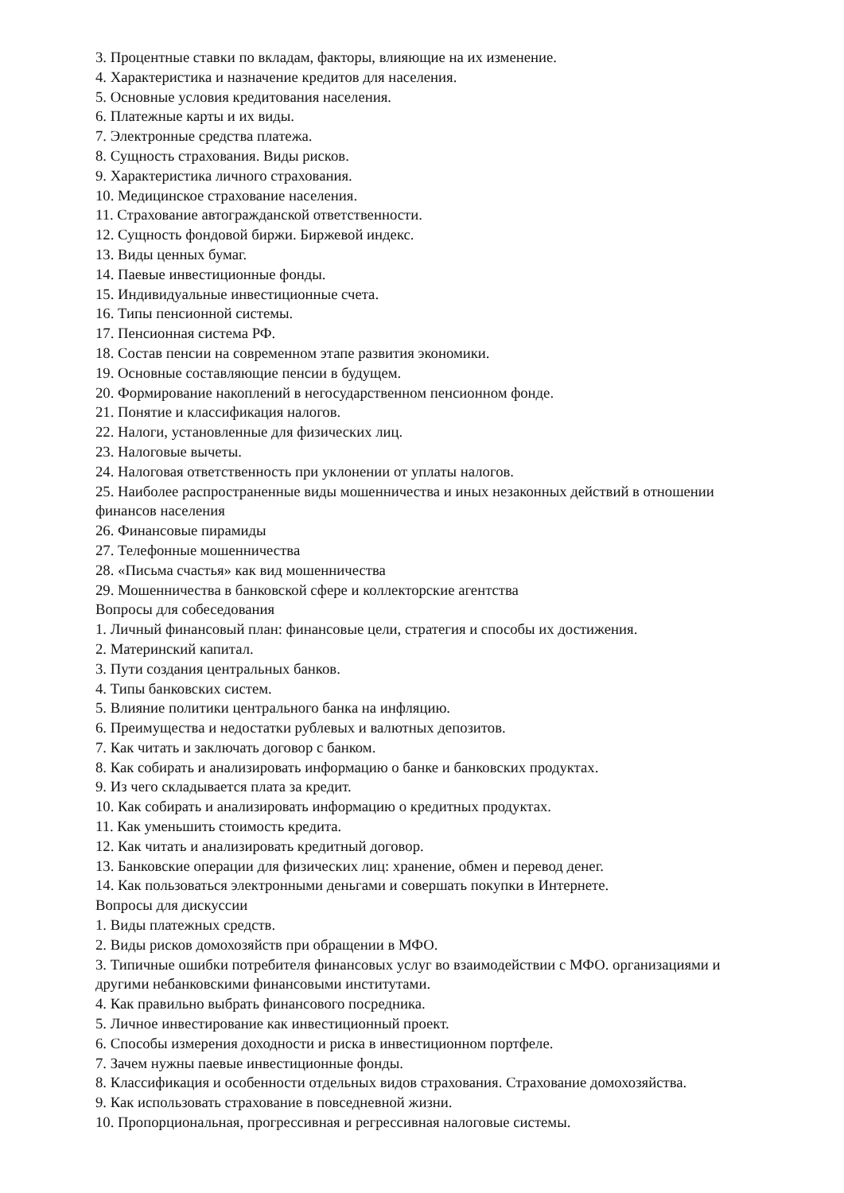3. Процентные ставки по вкладам, факторы, влияющие на их изменение.
4. Характеристика и назначение кредитов для населения.
5. Основные условия кредитования населения.
6. Платежные карты и их виды.
7. Электронные средства платежа.
8. Сущность страхования. Виды рисков.
9. Характеристика личного страхования.
10. Медицинское страхование населения.
11. Страхование автогражданской ответственности.
12. Сущность фондовой биржи. Биржевой индекс.
13. Виды ценных бумаг.
14. Паевые инвестиционные фонды.
15. Индивидуальные инвестиционные счета.
16. Типы пенсионной системы.
17. Пенсионная система РФ.
18. Состав пенсии на современном этапе развития экономики.
19. Основные составляющие пенсии в будущем.
20. Формирование накоплений в негосударственном пенсионном фонде.
21. Понятие и классификация налогов.
22. Налоги, установленные для физических лиц.
23. Налоговые вычеты.
24. Налоговая ответственность при уклонении от уплаты налогов.
25. Наиболее распространенные виды мошенничества и иных незаконных действий в отношении финансов населения
26. Финансовые пирамиды
27. Телефонные мошенничества
28. «Письма счастья» как вид мошенничества
29. Мошенничества в банковской сфере и коллекторские агентства
Вопросы для собеседования
1. Личный финансовый план: финансовые цели, стратегия и способы их достижения.
2. Материнский капитал.
3. Пути создания центральных банков.
4. Типы банковских систем.
5. Влияние политики центрального банка на инфляцию.
6. Преимущества и недостатки рублевых и валютных депозитов.
7. Как читать и заключать договор с банком.
8. Как собирать и анализировать информацию о банке и банковских продуктах.
9. Из чего складывается плата за кредит.
10. Как собирать и анализировать информацию о кредитных продуктах.
11. Как уменьшить стоимость кредита.
12. Как читать и анализировать кредитный договор.
13. Банковские операции для физических лиц: хранение, обмен и перевод денег.
14. Как пользоваться электронными деньгами и совершать покупки в Интернете.
Вопросы для дискуссии
1. Виды платежных средств.
2. Виды рисков домохозяйств при обращении в МФО.
3. Типичные ошибки потребителя финансовых услуг во взаимодействии с МФО. организациями и другими небанковскими финансовыми институтами.
4. Как правильно выбрать финансового посредника.
5. Личное инвестирование как инвестиционный проект.
6. Способы измерения доходности и риска в инвестиционном портфеле.
7. Зачем нужны паевые инвестиционные фонды.
8. Классификация и особенности отдельных видов страхования. Страхование домохозяйства.
9. Как использовать страхование в повседневной жизни.
10. Пропорциональная, прогрессивная и регрессивная налоговые системы.